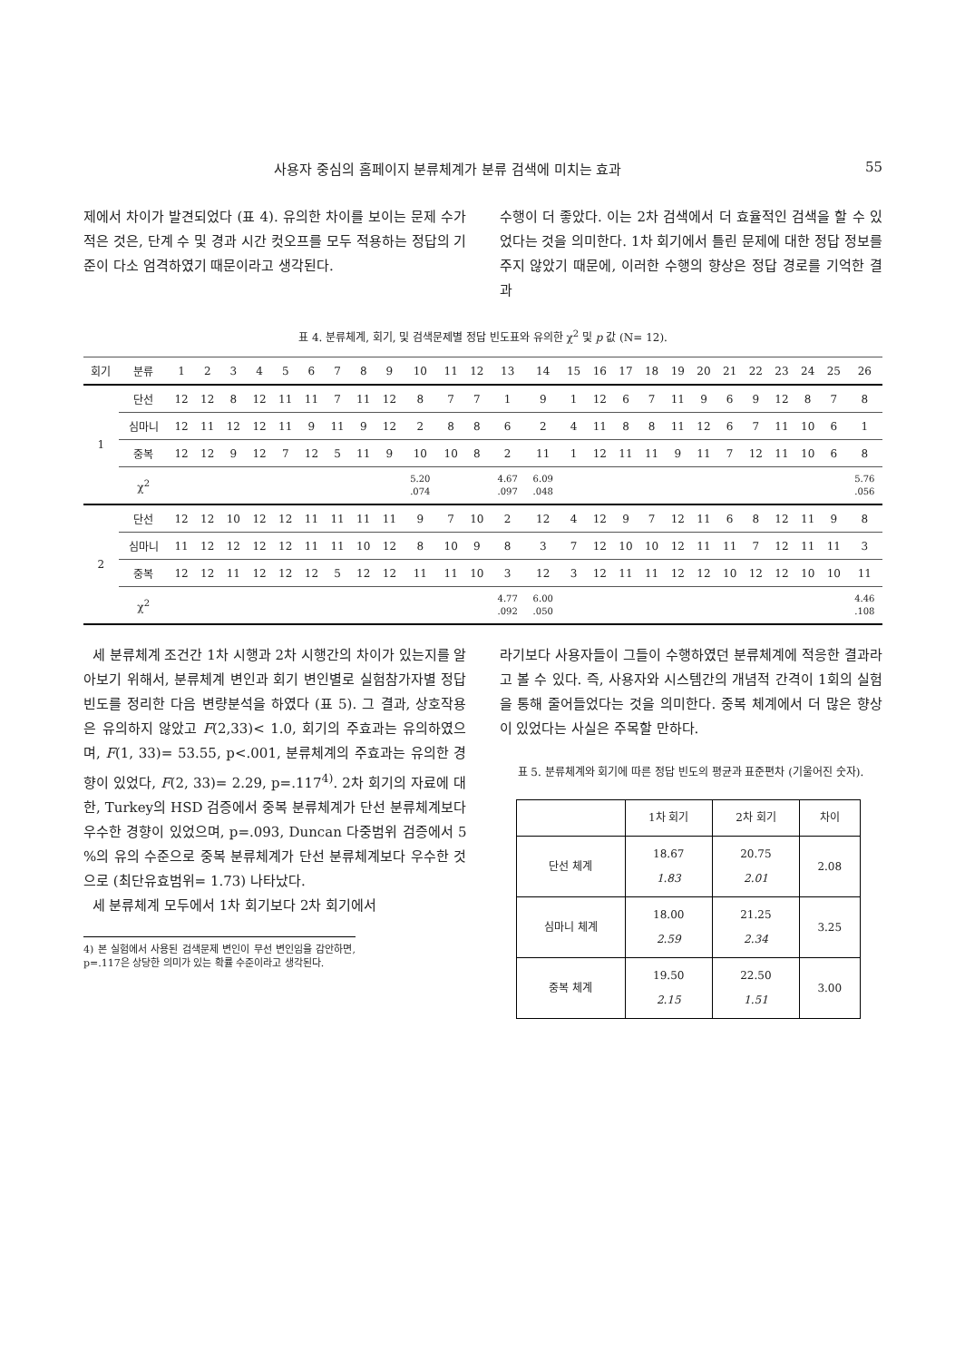사용자 중심의 홈페이지 분류체계가 분류 검색에 미치는 효과 55
제에서 차이가 발견되었다 (표 4). 유의한 차이를 보이는 문제 수가 적은 것은, 단계 수 및 경과 시간 컷오프를 모두 적용하는 정답의 기준이 다소 엄격하였기 때문이라고 생각된다.
수행이 더 좋았다. 이는 2차 검색에서 더 효율적인 검색을 할 수 있었다는 것을 의미한다. 1차 회기에서 틀린 문제에 대한 정답 정보를 주지 않았기 때문에, 이러한 수행의 향상은 정답 경로를 기억한 결과
표 4. 분류체계, 회기, 및 검색문제별 정답 빈도표와 유의한 χ<sup>2</sup> 및 p 값 (N= 12).
| 회기 | 분류 | 1 | 2 | 3 | 4 | 5 | 6 | 7 | 8 | 9 | 10 | 11 | 12 | 13 | 14 | 15 | 16 | 17 | 18 | 19 | 20 | 21 | 22 | 23 | 24 | 25 | 26 |
| --- | --- | --- | --- | --- | --- | --- | --- | --- | --- | --- | --- | --- | --- | --- | --- | --- | --- | --- | --- | --- | --- | --- | --- | --- | --- | --- | --- |
| 1 | 단선 | 12 | 12 | 8 | 12 | 11 | 11 | 7 | 11 | 12 | 8 | 7 | 7 | 1 | 9 | 1 | 12 | 6 | 7 | 11 | 9 | 6 | 9 | 12 | 8 | 7 | 8 |
| | 심마니 | 12 | 11 | 12 | 12 | 11 | 9 | 11 | 9 | 12 | 2 | 8 | 8 | 6 | 2 | 4 | 11 | 8 | 8 | 11 | 12 | 6 | 7 | 11 | 10 | 6 | 1 |
| | 중복 | 12 | 12 | 9 | 12 | 7 | 12 | 5 | 11 | 9 | 10 | 10 | 8 | 2 | 11 | 1 | 12 | 11 | 11 | 9 | 11 | 7 | 12 | 11 | 10 | 6 | 8 |
| | χ<sup>2</sup> | | | | | | | | | | 5.20 .074 | | | 4.67 .097 | 6.09 .048 | | | | | | | | | | | | 5.76 .056 |
| 2 | 단선 | 12 | 12 | 10 | 12 | 12 | 11 | 11 | 11 | 11 | 9 | 7 | 10 | 2 | 12 | 4 | 12 | 9 | 7 | 12 | 11 | 6 | 8 | 12 | 11 | 9 | 8 |
| | 심마니 | 11 | 12 | 12 | 12 | 12 | 11 | 11 | 10 | 12 | 8 | 10 | 9 | 8 | 3 | 7 | 12 | 10 | 10 | 12 | 11 | 11 | 7 | 12 | 11 | 11 | 3 |
| | 중복 | 12 | 12 | 11 | 12 | 12 | 12 | 5 | 12 | 12 | 11 | 11 | 10 | 3 | 12 | 3 | 12 | 11 | 11 | 12 | 12 | 10 | 12 | 12 | 10 | 10 | 11 |
| | χ<sup>2</sup> | | | | | | | | | | | | | 4.77 .092 | 6.00 .050 | | | | | | | | | | | | 4.46 .108 |
세 분류체계 조건간 1차 시행과 2차 시행간의 차이가 있는지를 알아보기 위해서, 분류체계 변인과 회기 변인별로 실험참가자별 정답 빈도를 정리한 다음 변량분석을 하였다 (표 5). 그 결과, 상호작용은 유의하지 않았고 F(2,33)< 1.0, 회기의 주효과는 유의하였으며, F(1, 33)= 53.55, p<.001, 분류체계의 주효과는 유의한 경향이 있었다, F(2, 33)= 2.29, p=.117<sup>4)</sup>. 2차 회기의 자료에 대한, Turkey의 HSD 검증에서 중복 분류체계가 단선 분류체계보다 우수한 경향이 있었으며, p=.093, Duncan 다중범위 검증에서 5 %의 유의 수준으로 중복 분류체계가 단선 분류체계보다 우수한 것으로 (최단유효범위= 1.73) 나타났다.
세 분류체계 모두에서 1차 회기보다 2차 회기에서
4) 본 실험에서 사용된 검색문제 변인이 무선 변인임을 감안하면, p=.117은 상당한 의미가 있는 확률 수준이라고 생각된다.
라기보다 사용자들이 그들이 수행하였던 분류체계에 적응한 결과라고 볼 수 있다. 즉, 사용자와 시스템간의 개념적 간격이 1회의 실험을 통해 줄어들었다는 것을 의미한다. 중복 체계에서 더 많은 향상이 있었다는 사실은 주목할 만하다.
표 5. 분류체계와 회기에 따른 정답 빈도의 평균과 표준편차 (기울어진 숫자).
| | 1차 회기 | 2차 회기 | 차이 |
| 단선 체계 | 18.67 1.83 | 20.75 2.01 | 2.08 |
| 심마니 체계 | 18.00 2.59 | 21.25 2.34 | 3.25 |
| 중복 체계 | 19.50 2.15 | 22.50 1.51 | 3.00 |